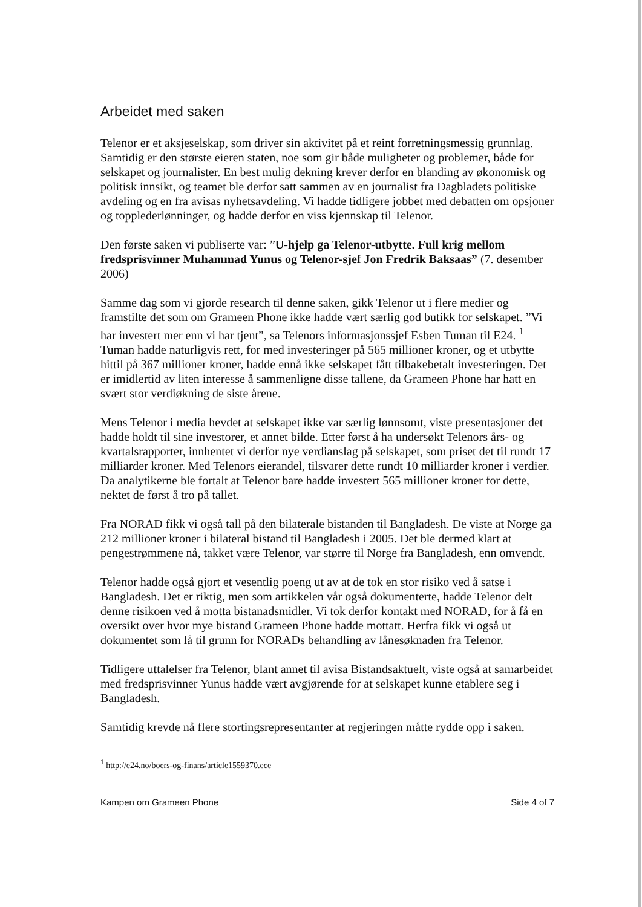Arbeidet med saken
Telenor er et aksjeselskap, som driver sin aktivitet på et reint forretningsmessig grunnlag. Samtidig er den største eieren staten, noe som gir både muligheter og problemer, både for selskapet og journalister. En best mulig dekning krever derfor en blanding av økonomisk og politisk innsikt, og teamet ble derfor satt sammen av en journalist fra Dagbladets politiske avdeling og en fra avisas nyhetsavdeling. Vi hadde tidligere jobbet med debatten om opsjoner og topplederlønninger, og hadde derfor en viss kjennskap til Telenor.
Den første saken vi publiserte var: ”U-hjelp ga Telenor-utbytte. Full krig mellom fredsprisvinner Muhammad Yunus og Telenor-sjef Jon Fredrik Baksaas” (7. desember 2006)
Samme dag som vi gjorde research til denne saken, gikk Telenor ut i flere medier og framstilte det som om Grameen Phone ikke hadde vært særlig god butikk for selskapet. ”Vi har investert mer enn vi har tjent”, sa Telenors informasjonssjef Esben Tuman til E24. <sup>1</sup> Tuman hadde naturligvis rett, for med investeringer på 565 millioner kroner, og et utbytte hittil på 367 millioner kroner, hadde ennå ikke selskapet fått tilbakebetalt investeringen. Det er imidlertid av liten interesse å sammenligne disse tallene, da Grameen Phone har hatt en svært stor verdiøkning de siste årene.
Mens Telenor i media hevdet at selskapet ikke var særlig lønnsomt, viste presentasjoner det hadde holdt til sine investorer, et annet bilde. Etter først å ha undersøkt Telenors års- og kvartalsrapporter, innhentet vi derfor nye verdianslag på selskapet, som priset det til rundt 17 milliarder kroner. Med Telenors eierandel, tilsvarer dette rundt 10 milliarder kroner i verdier. Da analytikerne ble fortalt at Telenor bare hadde investert 565 millioner kroner for dette, nektet de først å tro på tallet.
Fra NORAD fikk vi også tall på den bilaterale bistanden til Bangladesh. De viste at Norge ga 212 millioner kroner i bilateral bistand til Bangladesh i 2005. Det ble dermed klart at pengestrømmene nå, takket være Telenor, var større til Norge fra Bangladesh, enn omvendt.
Telenor hadde også gjort et vesentlig poeng ut av at de tok en stor risiko ved å satse i Bangladesh. Det er riktig, men som artikkelen vår også dokumenterte, hadde Telenor delt denne risikoen ved å motta bistanadsmidler. Vi tok derfor kontakt med NORAD, for å få en oversikt over hvor mye bistand Grameen Phone hadde mottatt. Herfra fikk vi også ut dokumentet som lå til grunn for NORADs behandling av lånesøknaden fra Telenor.
Tidligere uttalelser fra Telenor, blant annet til avisa Bistandsaktuelt, viste også at samarbeidet med fredsprisvinner Yunus hadde vært avgjørende for at selskapet kunne etablere seg i Bangladesh.
Samtidig krevde nå flere stortingsrepresentanter at regjeringen måtte rydde opp i saken.
<sup>1</sup> http://e24.no/boers-og-finans/article1559370.ece
Kampen om Grameen Phone Side 4 of 7